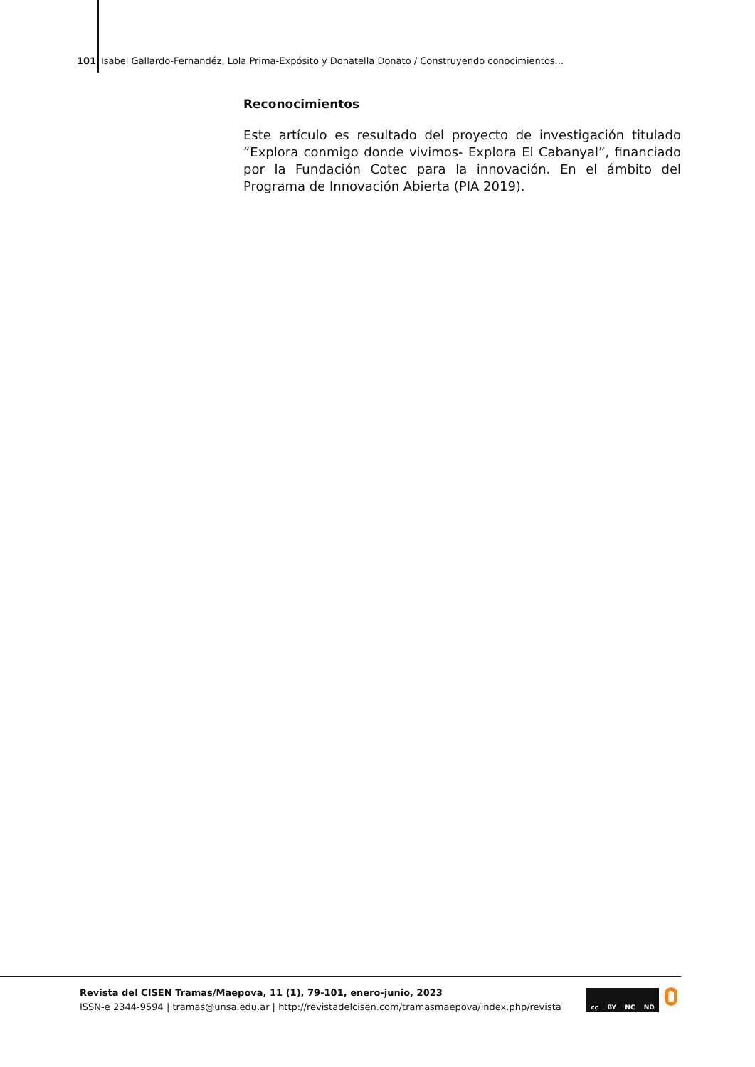101 Isabel Gallardo-Fernandéz, Lola Prima-Expósito y Donatella Donato / Construyendo conocimientos...
Reconocimientos
Este artículo es resultado del proyecto de investigación titulado “Explora conmigo donde vivimos- Explora El Cabanyal”, financiado por la Fundación Cotec para la innovación. En el ámbito del Programa de Innovación Abierta (PIA 2019).
Revista del CISEN Tramas/Maepova, 11 (1), 79-101, enero-junio, 2023
ISSN-e 2344-9594 | tramas@unsa.edu.ar | http://revistadelcisen.com/tramasmaepova/index.php/revista
cc BY NC ND